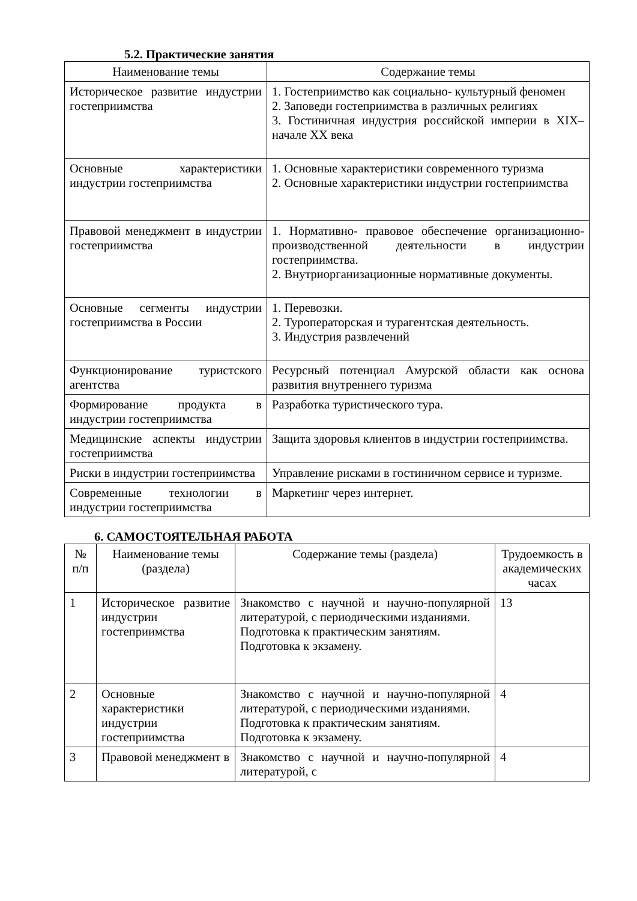5.2. Практические занятия
| Наименование темы | Содержание темы |
| --- | --- |
| Историческое развитие индустрии гостеприимства | 1. Гостеприимство как социально- культурный феномен 2. Заповеди гостеприимства в различных религиях 3. Гостиничная индустрия российской империи в XIX–начале XX века |
| Основные характеристики индустрии гостеприимства | 1. Основные характеристики современного туризма 2. Основные характеристики индустрии гостеприимства |
| Правовой менеджмент в индустрии гостеприимства | 1. Нормативно- правовое обеспечение организационно- производственной деятельности в индустрии гостеприимства. 2. Внутриорганизационные нормативные документы. |
| Основные сегменты индустрии гостеприимства в России | 1. Перевозки. 2. Туроператорская и турагентская деятельность. 3. Индустрия развлечений |
| Функционирование туристского агентства | Ресурсный потенциал Амурской области как основа развития внутреннего туризма |
| Формирование продукта в индустрии гостеприимства | Разработка туристического тура. |
| Медицинские аспекты индустрии гостеприимства | Защита здоровья клиентов в индустрии гостеприимства. |
| Риски в индустрии гостеприимства | Управление рисками в гостиничном сервисе и туризме. |
| Современные технологии в индустрии гостеприимства | Маркетинг через интернет. |
6. САМОСТОЯТЕЛЬНАЯ РАБОТА
| № п/п | Наименование темы (раздела) | Содержание темы (раздела) | Трудоемкость в академических часах |
| --- | --- | --- | --- |
| 1 | Историческое развитие индустрии гостеприимства | Знакомство с научной и научно-популярной литературой, с периодическими изданиями. Подготовка к практическим занятиям. Подготовка к экзамену. | 13 |
| 2 | Основные характеристики индустрии гостеприимства | Знакомство с научной и научно-популярной литературой, с периодическими изданиями. Подготовка к практическим занятиям. Подготовка к экзамену. | 4 |
| 3 | Правовой менеджмент в | Знакомство с научной и научно-популярной литературой, с | 4 |